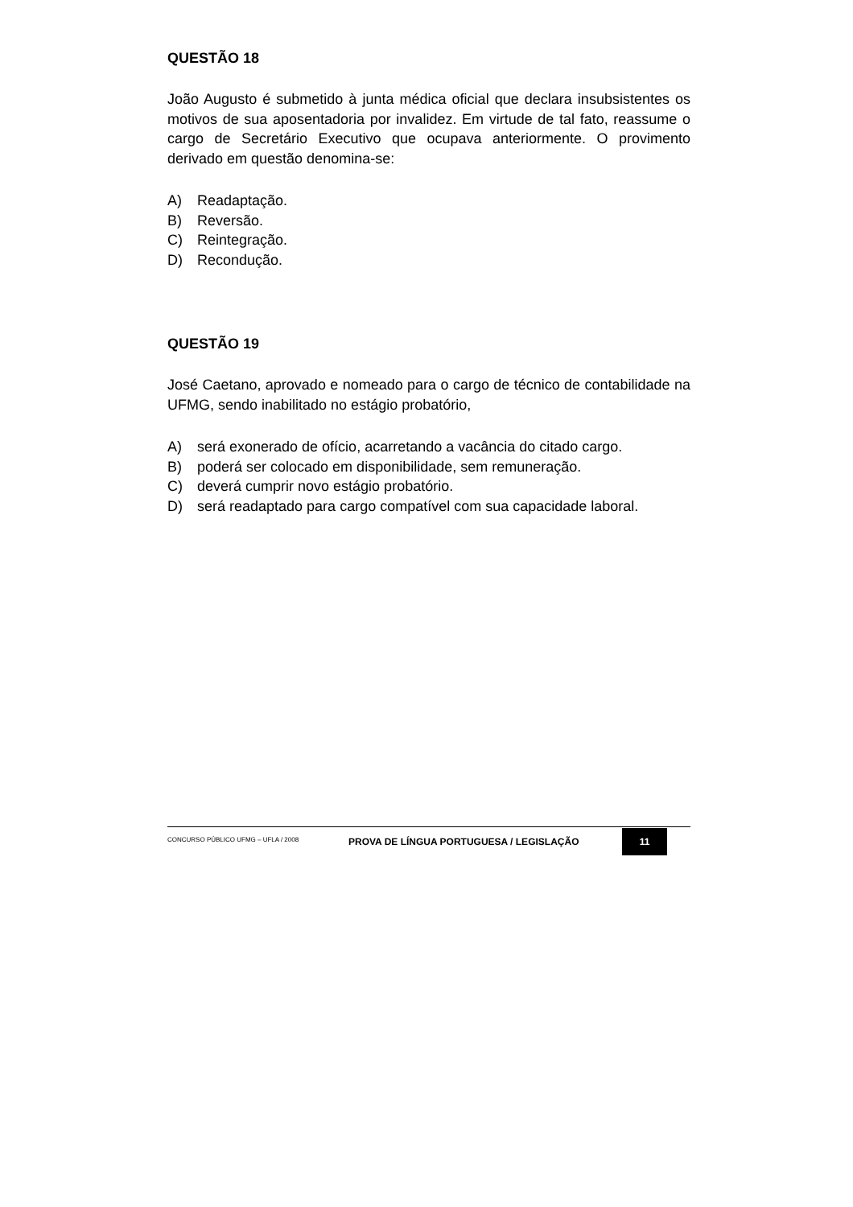QUESTÃO 18
João Augusto é submetido à junta médica oficial que declara insubsistentes os motivos de sua aposentadoria por invalidez. Em virtude de tal fato, reassume o cargo de Secretário Executivo que ocupava anteriormente. O provimento derivado em questão denomina-se:
A) Readaptação.
B) Reversão.
C) Reintegração.
D) Recondução.
QUESTÃO 19
José Caetano, aprovado e nomeado para o cargo de técnico de contabilidade na UFMG, sendo inabilitado no estágio probatório,
A) será exonerado de ofício, acarretando a vacância do citado cargo.
B) poderá ser colocado em disponibilidade, sem remuneração.
C) deverá cumprir novo estágio probatório.
D) será readaptado para cargo compatível com sua capacidade laboral.
CONCURSO PÚBLICO UFMG – UFLA / 2008
PROVA DE LÍNGUA PORTUGUESA / LEGISLAÇÃO
11